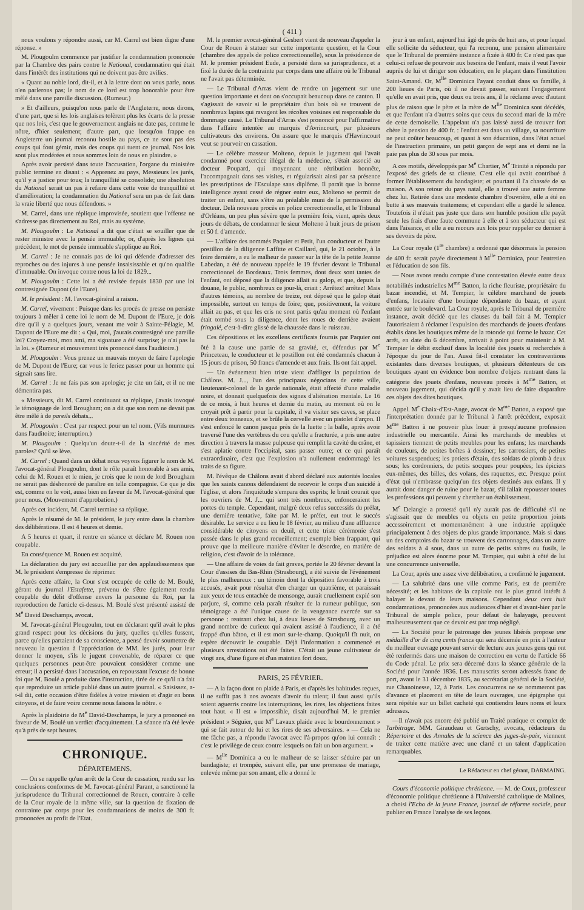( 411 )
nous voulons y répondre aussi, car M. Carrel est bien digne d'une réponse. »
M. Plougoulm commence par justifier la condamnation prononcée par la Chambre des pairs contre le National, condamnation qui était dans l'intérêt des institutions qui ne doivent pas être avilies.
« Quant au noble lord, dit-il, et à la lettre dont on vous parle, nous n'en parlerons pas; le nom de ce lord est trop honorable pour être mêlé dans une pareille discussion. (Rumeur.)
» Et d'ailleurs, puisqu'on nous parle de l'Angleterre, nous dirons, d'une part, que si les lois anglaises tolèrent plus les écarts de la presse que nos lois, c'est que le gouvernement anglais ne date pas, comme le nôtre, d'hier seulement; d'autre part, que lorsqu'on frappe en Angleterre un journal reconnu hostile au pays, ce ne sont pas des coups qui font gémir, mais des coups qui tuent ce journal. Nos lois sont plus modérées et nous sommes loin de nous en plaindre. »
Après avoir persisté dans toute l'accusation, l'organe du ministère public termine en disant : « Apprenez au pays, Messieurs les jurés, qu'il y a justice pour tous; la tranquillité se consolide; une absolution du National serait un pas à refaire dans cette voie de tranquillité et d'amélioration; la condamnation du National sera un pas de fait dans la vraie liberté que nous défendons. »
M. Carrel, dans une réplique improvisée, soutient que l'offense ne s'adresse pas directement au Roi, mais au système.
M. Plougoulm : Le National a dit que c'était se souiller que de rester ministre avec la pensée immuable; or, d'après les lignes qui précèdent, le mot de pensée immuable s'applique au Roi.
M. Carrel : Je ne connais pas de loi qui défende d'adresser des reproches ou des injures à une pensée insaisissable et qu'on qualifie d'immuable. On invoque contre nous la loi de 1829...
M. Plougoulm : Cette loi a été revisée depuis 1830 par une loi contresignée Dupont (de l'Eure).
M. le président : M. l'avocat-général a raison.
M. Carrel, vivement : Puisque dans les procès de presse on persiste toujours à mêler à cette loi le nom de M. Dupont de l'Eure, je dois dire qu'il y a quelques jours, venant me voir à Sainte-Pélagie, M. Dupont de l'Eure me dit : « Qui, moi, j'aurais contresigné une pareille loi? Croyez-moi, mon ami, ma signature a été surprise; je n'ai pas lu la loi. » (Rumeur et mouvement très prononcé dans l'auditoire.)
M. Plougoulm : Vous prenez un mauvais moyen de faire l'apologie de M. Dupont de l'Eure; car vous le feriez passer pour un homme qui signait sans lire.
M. Carrel : Je ne fais pas son apologie; je cite un fait, et il ne me démentira pas.
« Messieurs, dit M. Carrel continuant sa réplique, j'avais invoqué le témoignage de lord Brougham; on a dit que son nom ne devait pas être mêlé à de pareils débats...
M. Plougoulm : C'est par respect pour un tel nom. (Vifs murmures dans l'auditoire; interruption.)
M. Plougoulm : Quelqu'un doute-t-il de la sincérité de mes paroles? Qu'il se lève.
M. Carrel : Quand dans un débat nous voyons figurer le nom de M. l'avocat-général Plougoulm, dont le rôle paraît honorable à ses amis, celui de M. Rouen et le mien, je crois que le nom de lord Brougham ne serait pas déshonoré de paraître en telle compagnie. Ce que je dis est, comme on le voit, aussi bien en faveur de M. l'avocat-général que pour nous. (Mouvement d'approbation.)
Après cet incident, M. Carrel termine sa réplique.
Après le résumé de M. le président, le jury entre dans la chambre des délibérations. Il est 4 heures et demie.
A 5 heures et quart, il rentre en séance et déclare M. Rouen non coupable.
En conséquence M. Rouen est acquitté.
La déclaration du jury est accueillie par des applaudissemens que M. le président s'empresse de réprimer.
Après cette affaire, la Cour s'est occupée de celle de M. Boulé, gérant du journal l'Estafette, prévenu de s'être également rendu coupable du délit d'offense envers la personne du Roi, par la reproduction de l'article ci-dessus. M. Boulé s'est présenté assisté de M<sup>e</sup> David Deschamps, avocat.
M. l'avocat-général Plougoulm, tout en déclarant qu'il avait le plus grand respect pour les décisions du jury, quelles qu'elles fussent, parce qu'elles partaient de sa conscience, a pensé devoir soumettre de nouveau la question à l'appréciation de MM. les jurés, pour leur donner le moyen, s'ils le jugent convenable, de réparer ce que quelques personnes peut-être pouvaient considérer comme une erreur; il a persisté dans l'accusation, en repoussant l'excuse de bonne foi que M. Boulé a produite dans l'instruction, tirée de ce qu'il n'a fait que reproduire un article publié dans un autre journal. « Saisissez, a-t-il dit, cette occasion d'être fidèles à votre mission et d'agir en bons citoyens, et de faire voire comme nous faisons le nôtre. »
Après la plaidoirie de M<sup>e</sup> David-Deschamps, le jury a prononcé en faveur de M. Boulé un verdict d'acquittement. La séance n'a été levée qu'à près de sept heures.
CHRONIQUE.
DÉPARTEMENS.
— On se rappelle qu'un arrêt de la Cour de cassation, rendu sur les conclusions conformes de M. l'avocat-général Parant, a sanctionné la jurisprudence du Tribunal correctionnel de Rouen, contraire à celle de la Cour royale de la même ville, sur la question de fixation de contrainte par corps pour les condamnations de moins de 300 fr. prononcées au profit de l'Etat.
M. le premier avocat-général Gesbert vient de nouveau d'appeler la Cour de Rouen à statuer sur cette importante question, et la Cour (chambre des appels de police correctionnelle), sous la présidence de M. le premier président Eude, a persisté dans sa jurisprudence, et a fixé la durée de la contrainte par corps dans une affaire où le Tribunal ne l'avait pas déterminée.
— Le Tribunal d'Arras vient de rendre un jugement sur une question importante et dont on s'occupait beaucoup dans ce canton. Il s'agissait de savoir si le propriétaire d'un bois où se trouvent de nombreux lapins qui ravagent les récoltes voisines est responsable du dommage causé. Le Tribunal d'Arras s'est prononcé pour l'affirmative dans l'affaire intentée au marquis d'Avrincourt, par plusieurs cultivateurs des environs. On assure que le marquis d'Havrincourt veut se pourvoir en cassation.
— Le célèbre masseur Molteno, depuis le jugement qui l'avait condamné pour exercice illégal de la médecine, s'était associé au docteur Poupard, qui moyennant une rétribution honnête, l'accompagnait dans ses visites, et régularisait ainsi par sa présence les pressriptions de l'Esculape sans diplôme. Il paraît que la bonne intelligence ayant cessé de régner entre eux, Molteno se permit de traiter un enfant, sans s'être au préalable muni de la permission du docteur. Delà nouveau procès en police correctionnelle, et le Tribunal d'Orléans, un peu plus sévère que la première fois, vient, après deux jours de débats, de condamner le sieur Molteno à huit jours de prison et 50 f. d'amende.
— L'affaire des nommés Paquier et Petit, l'un conducteur et l'autre postillon de la diligence Laffitte et Caillard, qui, le 21 octobre, à la foire dernière, a eu le malheur de passer sur la tête de la petite Jeanne Labedan, a été de nouveau appelée le 19 février devant le Tribunal correctionnel de Bordeaux. Trois femmes, dont deux sont tantes de l'enfant, ont déposé que la diligence allait au galop, et que, depuis la douane, le public, nombreux ce jour-là, criait : Arrêtez! arrêtez! Mais d'autres témoins, au nombre de treize, ont déposé que le galop était impossible, surtout en temps de foire; que, positivement, la voiture allait au pas, et que les cris ne sont partis qu'au moment où l'enfant était tombé sous la diligence, dont les roues de derrière avaient fringalé, c'est-à-dire glissé de la chaussée dans le ruisseau.
Ces dépositions et les excellens certificats fournis par Paquier ont ôté à la cause une partie de sa gravité, et, défendus par M<sup>e</sup> Princeteau, le conducteur et le postillon ont été condamnés chacun à 15 jours de prison, 50 francs d'amende et aux frais. Ils ont fait appel.
— Un événement bien triste vient d'affliger la population de Châlons. M. J..., l'un des principaux négocians de cette ville, lieutenant-colonel de la garde nationale, était affecté d'une maladie noire, et donnait quelquefois des signes d'aliénation mentale. Le 16 de ce mois, à huit heures et demie du matin, au moment où on le croyait prêt à partir pour la capitale, il va visiter ses caves, se place entre deux tonneaux, et se brûle la cervelle avec un pistolet d'arçon. Il s'est enfoncé le canon jusque près de la luette : la balle, après avoir traversé l'une des vertèbres du cou qu'elle a fracturée, a pris une autre direction à travers la masse pulpeuse qui remplit la cavité du crâne, et s'est aplatie contre l'occipital, sans passer outre; et ce qui paraît extraordinaire, c'est que l'explosion n'a nullement endommagé les traits de sa figure.
M. l'évêque de Châlons avait d'abord déclaré aux autorités locales que les saints canons défendaient de recevoir le corps d'un suicidé à l'église, et alors l'inquiétude s'empara des esprits; le bruit courait que les ouvriers de M. J... qui sont très nombreux, enfonceraient les portes du temple. Cependant, malgré deux refus successifs du prélat, une dernière tentative, faite par M. le préfet, eut tout le succès désirable. Le service a eu lieu le 18 février, au milieu d'une affluence considérable de citoyens en deuil, et cette triste cérémonie s'est passée dans le plus grand recueillement; exemple bien frappant, qui prouve que la meilleure manière d'éviter le désordre, en matière de religion, c'est d'avoir de la tolérance.
— Une affaire de voies de fait graves, portée le 20 février devant la Cour d'assises du Bas-Rhin (Strasbourg), a été suivie de l'événement le plus malheureux : un témoin dont la déposition favorable à trois accusés, avait pour résultat d'en charger un quatrième, et paraissait aux yeux de tous entachée de mensonge, aurait cruellement expié son parjure, si, comme cela paraît résulter de la rumeur publique, son témoignage a été l'unique cause de la vengeance exercée sur sa personne : rentrant chez lui, à deux lieues de Strasbourg, avec un grand nombre de curieux qui avaient assisté à l'audience, il a été frappé d'un bâton, et il est mort sur-le-champ. Quoiqu'il fît nuit, on espère découvrir le coupable. Déjà l'information a commencé et plusieurs arrestations ont été faites. C'était un jeune cultivateur de vingt ans, d'une figure et d'un maintien fort doux.
PARIS, 25 FÉVRIER.
— A la façon dont on plaide à Paris, et d'après les habitudes reçues, il ne suffit pas à nos avocats d'avoir du talent; il faut aussi qu'ils soient aguerris contre les interruptions, les rires, les objections faites tout haut. « Il est » impossible, disait aujourd'hui M. le premier président » Séguier, que M<sup>e</sup> Lavaux plaide avec le bourdonnement » qui se fait autour de lui et les rires de ses adversaires. « — Cela ne me fâche pas, a répondu l'avocat avec l'à-propos qu'on lui connaît : c'est le privilège de ceux contre lesquels on fait un bon argument. »
— M<sup>lle</sup> Dominica a eu le malheur de se laisser séduire par un bandagiste; et trompée, suivant elle, par une promesse de mariage, enlevée même par son amant, elle a donné le
jour à un enfant, aujourd'hui âgé de près de huit ans, et pour lequel elle sollicite du séducteur, qui l'a reconnu, une pension alimentaire que le Tribunal de première instance a fixée à 400 fr. Ce n'est pas que celui-ci refuse de pourvoir aux besoins de l'enfant, mais il veut l'avoir auprès de lui et diriger son éducation, en le plaçant dans l'institution Saint-Amand. Or, M<sup>lle</sup> Dominica l'ayant conduit dans sa famille, à 200 lieues de Paris, où il ne devait passer, suivant l'engagement qu'elle en avait pris, que deux ou trois ans, il le réclame avec d'autant plus de raison que le père et la mère de M<sup>lle</sup> Dominica sont décédés, et que l'enfant n'a d'autres soins que ceux du second mari de la mère de cette demoiselle. L'appelant n'a pas laissé aussi de trouver fort chère la pension de 400 fr. : l'enfant est dans un village, sa nourriture ne peut coûter beaucoup, et quant à son éducation, dans l'état actuel de l'instruction primaire, un petit garçon de sept ans et demi ne la paie pas plus de 30 sous par mois.
A ces motifs, développés par M<sup>e</sup> Chartier, M<sup>e</sup> Trinité a répondu par l'exposé des griefs de sa cliente. C'est elle qui avait contribué à former l'établissement du bandagiste; et pourtant il l'a chassée de sa maison. A son retour du pays natal, elle a trouvé une autre femme chez lui. Retirée dans une modeste chambre d'ouvrière, elle a été en butte à ses mauvais traitemens; et cependant elle a gardé le silence. Toutefois il n'était pas juste que dans son humble position elle payât seule les frais d'une faute commune à elle et à son séducteur qui est dans l'aisance, et elle a eu recours aux lois pour rappeler ce dernier à ses devoirs de père.
La Cour royale (1<sup>re</sup> chambre) a ordonné que désormais la pension de 400 fr. serait payée directement à M<sup>lle</sup> Dominica, pour l'entretien et l'éducation de son fils.
— Nous avons rendu compte d'une contestation élevée entre deux notabilités industrielles M<sup>me</sup> Batton, la riche fleuriste, propriétaire du bazar incendié, et M. Tempier, le célèbre marchand de jouets d'enfans, locataire d'une boutique dépendante du bazar, et ayant entrée sur le boulevard. La Cour royale, après le Tribunal de première instance, avait décidé que les clauses du bail fait à M. Tempier l'autorisaient à réclamer l'expulsion des marchands de jouets d'enfans établis dans les boutiques même de la rotonde qui forme le bazar. Cet arrêt, en date du 6 décembre, arrivait à point pour maintenir à M. Tempier le débit exclusif dans la localité des jouets si recherchés à l'époque du jour de l'an. Aussi fit-il constater les contraventions existantes dans diverses boutiques, et plusieurs détenteurs de ces boutiques ayant en évidence bon nombre d'objets rentrant dans la catégorie des jouets d'enfans, nouveau procès à M<sup>me</sup> Batton, et nouveau jugement, qui décida qu'il y avait lieu de faire disparaître ces objets des dites boutiques.
Appel. M<sup>e</sup> Chaix-d'Est-Ange, avocat de M<sup>me</sup> Batton, a exposé que l'interprétation donnée par le Tribunal à l'arrêt précédent, exposait M<sup>me</sup> Batton à ne pouvoir plus louer à presqu'aucune profession industrielle ou mercantile. Ainsi les marchands de meubles et tapissiers tiennent de petits meubles pour les enfans; les marchands de couleurs, de petites boîtes à dessiner; les carrossiers, de petites voitures suspendues; les potiers d'étain, des soldats de plomb à deux sous; les cordonniers, de petits socques pour poupées; les épiciers eux-mêmes, des billes, des volans, des raquettes, etc. Presque point d'état qui n'embrasse quelqu'un des objets destinés aux enfans. Il y aurait donc danger de ruine pour le bazar, s'il fallait repousser toutes les professions qui peuvent y chercher un établissement.
M<sup>e</sup> Delangle a protesté qu'il n'y aurait pas de difficulté s'il ne s'agissait que de meubles ou objets en petite proportion joints accessoirement et momentanément à une industrie appliquée principalement à des objets de plus grande importance. Mais si dans un des comptoirs du bazar se trouvent des cartonnages, dans un autre des soldats à 4 sous, dans un autre de petits sabres ou fusils, le préjudice est alors énorme pour M. Tempier, qui subit à côté de lui une concurrence universelle.
La Cour, après une assez vive délibération, a confirmé le jugement.
— La salubrité dans une ville comme Paris, est de première nécessité; et les habitans de la capitale ont le plus grand intérêt à balayer le devant de leurs maisons. Cependant deux cent huit condamnations, prononcées aux audiences d'hier et d'avant-hier par le Tribunal de simple police, pour défaut de balayage, prouvent malheureusement que ce devoir est par trop négligé.
— La Société pour le patronage des jeunes libérés propose une médaille d'or de cinq cents francs qui sera décernée en prix à l'auteur du meilleur ouvrage pouvant servir de lecture aux jeunes gens qui ont été renfermés dans une maison de correction en vertu de l'article 66 du Code pénal. Le prix sera décerné dans la séance générale de la Société pour l'année 1836. Les manuscrits seront adressés franc de port, avant le 31 décembre 1835, au secrétariat général de la Société, rue Chanoinesse, 12, à Paris. Les concurrens ne se nommeront pas d'avance et placeront en tête de leurs ouvrages, une épigraphe qui sera répétée sur un billet cacheté qui contiendra leurs noms et leurs adresses.
—Il n'avait pas encore été publié un Traité pratique et complet de l'arbitrage. MM. Giraudeau et Gœtschy, avocats, rédacteurs du Répertoire et des Annales de la science des juges-de-paix, viennent de traiter cette matière avec une clarté et un talent d'application remarquables.
Le Rédacteur en chef gérant, DARMAING.
Cours d'économie politique chrétienne. — M. de Coux, professeur d'économie politique chrétienne à l'Université catholique de Malines, a choisi l'Echo de la jeune France, journal de réforme sociale, pour publier en France l'analyse de ses leçons.